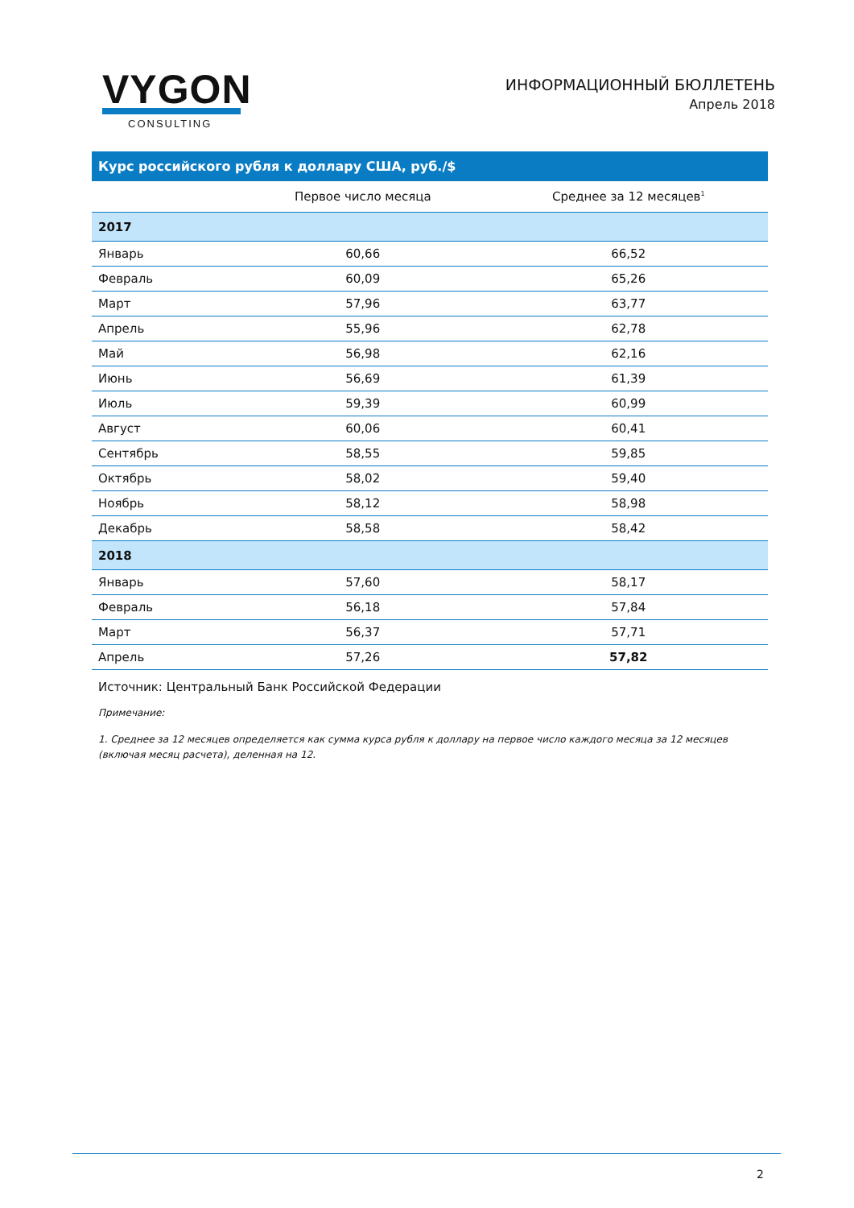VYGON
CONSULTING
ИНФОРМАЦИОННЫЙ БЮЛЛЕТЕНЬ
Апрель 2018
| Курс российского рубля к доллару США, руб./$ | | |
| | Первое число месяца | Среднее за 12 месяцев<sup>1</sup> |
| 2017 | | |
| Январь | 60,66 | 66,52 |
| Февраль | 60,09 | 65,26 |
| Март | 57,96 | 63,77 |
| Апрель | 55,96 | 62,78 |
| Май | 56,98 | 62,16 |
| Июнь | 56,69 | 61,39 |
| Июль | 59,39 | 60,99 |
| Август | 60,06 | 60,41 |
| Сентябрь | 58,55 | 59,85 |
| Октябрь | 58,02 | 59,40 |
| Ноябрь | 58,12 | 58,98 |
| Декабрь | 58,58 | 58,42 |
| 2018 | | |
| Январь | 57,60 | 58,17 |
| Февраль | 56,18 | 57,84 |
| Март | 56,37 | 57,71 |
| Апрель | 57,26 | 57,82 |
Источник: Центральный Банк Российской Федерации
Примечание:
1. Среднее за 12 месяцев определяется как сумма курса рубля к доллару на первое число каждого месяца за 12 месяцев (включая месяц расчета), деленная на 12.
2